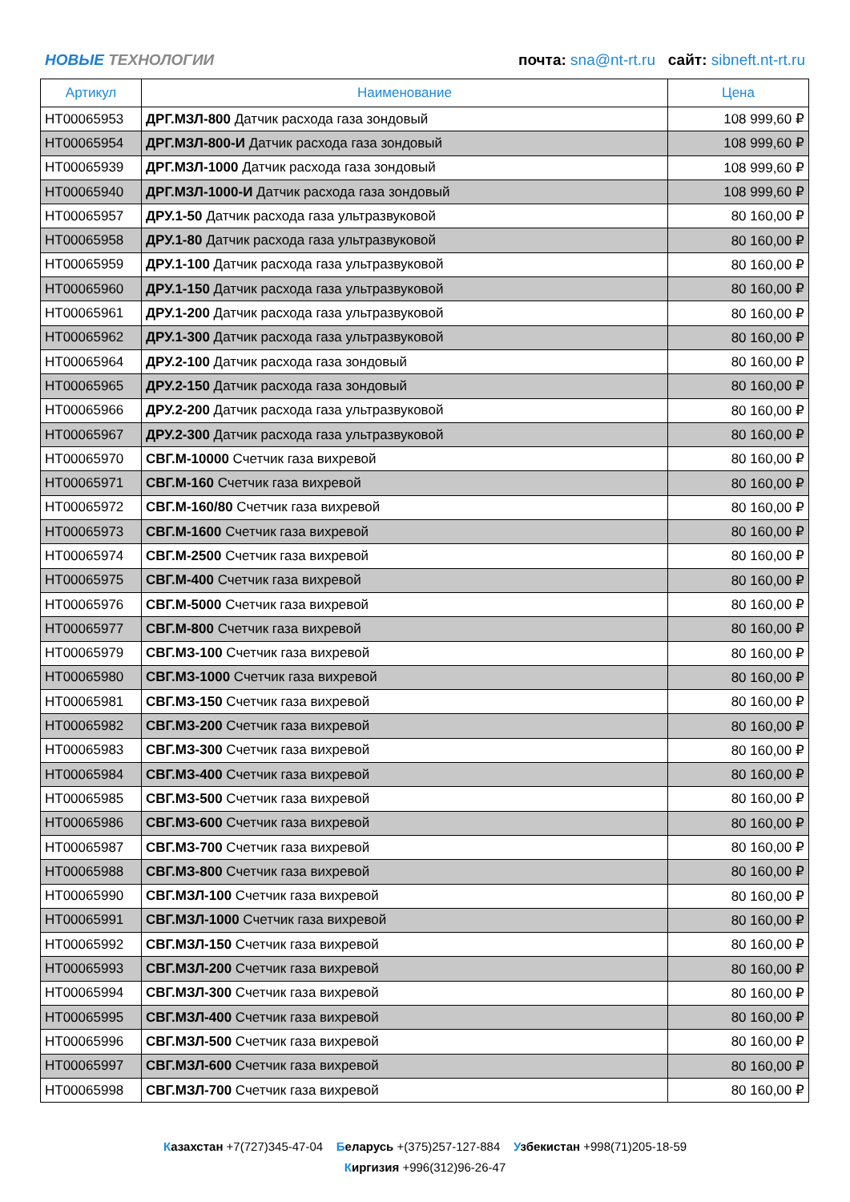НОВЫЕ ТЕХНОЛОГИИ
почта: sna@nt-rt.ru сайт: sibneft.nt-rt.ru
| Артикул | Наименование | Цена |
| --- | --- | --- |
| НТ00065953 | ДРГ.МЗЛ-800 Датчик расхода газа зондовый | 108 999,60 ₽ |
| НТ00065954 | ДРГ.МЗЛ-800-И Датчик расхода газа зондовый | 108 999,60 ₽ |
| НТ00065939 | ДРГ.МЗЛ-1000 Датчик расхода газа зондовый | 108 999,60 ₽ |
| НТ00065940 | ДРГ.МЗЛ-1000-И Датчик расхода газа зондовый | 108 999,60 ₽ |
| НТ00065957 | ДРУ.1-50 Датчик расхода газа ультразвуковой | 80 160,00 ₽ |
| НТ00065958 | ДРУ.1-80 Датчик расхода газа ультразвуковой | 80 160,00 ₽ |
| НТ00065959 | ДРУ.1-100 Датчик расхода газа ультразвуковой | 80 160,00 ₽ |
| НТ00065960 | ДРУ.1-150 Датчик расхода газа ультразвуковой | 80 160,00 ₽ |
| НТ00065961 | ДРУ.1-200 Датчик расхода газа ультразвуковой | 80 160,00 ₽ |
| НТ00065962 | ДРУ.1-300 Датчик расхода газа ультразвуковой | 80 160,00 ₽ |
| НТ00065964 | ДРУ.2-100 Датчик расхода газа зондовый | 80 160,00 ₽ |
| НТ00065965 | ДРУ.2-150 Датчик расхода газа зондовый | 80 160,00 ₽ |
| НТ00065966 | ДРУ.2-200 Датчик расхода газа ультразвуковой | 80 160,00 ₽ |
| НТ00065967 | ДРУ.2-300 Датчик расхода газа ультразвуковой | 80 160,00 ₽ |
| НТ00065970 | СВГ.М-10000 Счетчик газа вихревой | 80 160,00 ₽ |
| НТ00065971 | СВГ.М-160 Счетчик газа вихревой | 80 160,00 ₽ |
| НТ00065972 | СВГ.М-160/80 Счетчик газа вихревой | 80 160,00 ₽ |
| НТ00065973 | СВГ.М-1600 Счетчик газа вихревой | 80 160,00 ₽ |
| НТ00065974 | СВГ.М-2500 Счетчик газа вихревой | 80 160,00 ₽ |
| НТ00065975 | СВГ.М-400 Счетчик газа вихревой | 80 160,00 ₽ |
| НТ00065976 | СВГ.М-5000 Счетчик газа вихревой | 80 160,00 ₽ |
| НТ00065977 | СВГ.М-800 Счетчик газа вихревой | 80 160,00 ₽ |
| НТ00065979 | СВГ.МЗ-100 Счетчик газа вихревой | 80 160,00 ₽ |
| НТ00065980 | СВГ.МЗ-1000 Счетчик газа вихревой | 80 160,00 ₽ |
| НТ00065981 | СВГ.МЗ-150 Счетчик газа вихревой | 80 160,00 ₽ |
| НТ00065982 | СВГ.МЗ-200 Счетчик газа вихревой | 80 160,00 ₽ |
| НТ00065983 | СВГ.МЗ-300 Счетчик газа вихревой | 80 160,00 ₽ |
| НТ00065984 | СВГ.МЗ-400 Счетчик газа вихревой | 80 160,00 ₽ |
| НТ00065985 | СВГ.МЗ-500 Счетчик газа вихревой | 80 160,00 ₽ |
| НТ00065986 | СВГ.МЗ-600 Счетчик газа вихревой | 80 160,00 ₽ |
| НТ00065987 | СВГ.МЗ-700 Счетчик газа вихревой | 80 160,00 ₽ |
| НТ00065988 | СВГ.МЗ-800 Счетчик газа вихревой | 80 160,00 ₽ |
| НТ00065990 | СВГ.МЗЛ-100 Счетчик газа вихревой | 80 160,00 ₽ |
| НТ00065991 | СВГ.МЗЛ-1000 Счетчик газа вихревой | 80 160,00 ₽ |
| НТ00065992 | СВГ.МЗЛ-150 Счетчик газа вихревой | 80 160,00 ₽ |
| НТ00065993 | СВГ.МЗЛ-200 Счетчик газа вихревой | 80 160,00 ₽ |
| НТ00065994 | СВГ.МЗЛ-300 Счетчик газа вихревой | 80 160,00 ₽ |
| НТ00065995 | СВГ.МЗЛ-400 Счетчик газа вихревой | 80 160,00 ₽ |
| НТ00065996 | СВГ.МЗЛ-500 Счетчик газа вихревой | 80 160,00 ₽ |
| НТ00065997 | СВГ.МЗЛ-600 Счетчик газа вихревой | 80 160,00 ₽ |
| НТ00065998 | СВГ.МЗЛ-700 Счетчик газа вихревой | 80 160,00 ₽ |
Казахстан +7(727)345-47-04 Беларусь +(375)257-127-884 Узбекистан +998(71)205-18-59
Киргизия +996(312)96-26-47